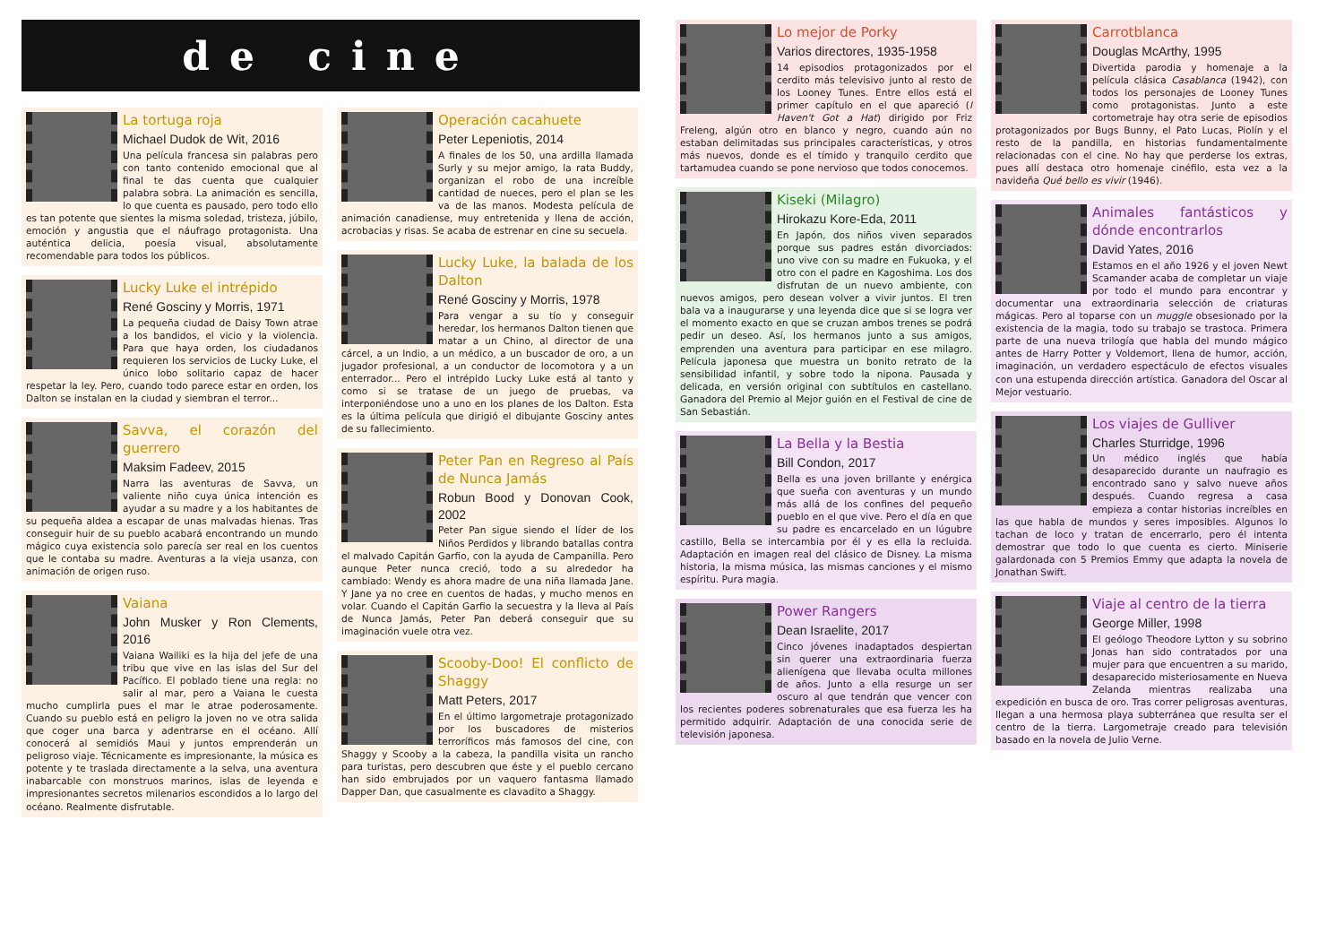de cine
La tortuga roja
Michael Dudok de Wit, 2016
Una película francesa sin palabras pero con tanto contenido emocional que al final te das cuenta que cualquier palabra sobra. La animación es sencilla, lo que cuenta es pausado, pero todo ello es tan potente que sientes la misma soledad, tristeza, júbilo, emoción y angustia que el náufrago protagonista. Una auténtica delicia, poesía visual, absolutamente recomendable para todos los públicos.
Lucky Luke el intrépido
René Gosciny y Morris, 1971
La pequeña ciudad de Daisy Town atrae a los bandidos, el vicio y la violencia. Para que haya orden, los ciudadanos requieren los servicios de Lucky Luke, el único lobo solitario capaz de hacer respetar la ley. Pero, cuando todo parece estar en orden, los Dalton se instalan en la ciudad y siembran el terror...
Savva, el corazón del guerrero
Maksim Fadeev, 2015
Narra las aventuras de Savva, un valiente niño cuya única intención es ayudar a su madre y a los habitantes de su pequeña aldea a escapar de unas malvadas hienas. Tras conseguir huir de su pueblo acabará encontrando un mundo mágico cuya existencia solo parecía ser real en los cuentos que le contaba su madre. Aventuras a la vieja usanza, con animación de origen ruso.
Vaiana
John Musker y Ron Clements, 2016
Vaiana Wailiki es la hija del jefe de una tribu que vive en las islas del Sur del Pacífico. El poblado tiene una regla: no salir al mar, pero a Vaiana le cuesta mucho cumplirla pues el mar le atrae poderosamente. Cuando su pueblo está en peligro la joven no ve otra salida que coger una barca y adentrarse en el océano. Allí conocerá al semidiós Maui y juntos emprenderán un peligroso viaje. Técnicamente es impresionante, la música es potente y te traslada directamente a la selva, una aventura inabarcable con monstruos marinos, islas de leyenda e impresionantes secretos milenarios escondidos a lo largo del océano. Realmente disfrutable.
Operación cacahuete
Peter Lepeniotis, 2014
A finales de los 50, una ardilla llamada Surly y su mejor amigo, la rata Buddy, organizan el robo de una increíble cantidad de nueces, pero el plan se les va de las manos. Modesta película de animación canadiense, muy entretenida y llena de acción, acrobacias y risas. Se acaba de estrenar en cine su secuela.
Lucky Luke, la balada de los Dalton
René Gosciny y Morris, 1978
Para vengar a su tío y conseguir heredar, los hermanos Dalton tienen que matar a un Chino, al director de una cárcel, a un Indio, a un médico, a un buscador de oro, a un jugador profesional, a un conductor de locomotora y a un enterrador... Pero el intrépido Lucky Luke está al tanto y como si se tratase de un juego de pruebas, va interponiéndose uno a uno en los planes de los Dalton. Esta es la última película que dirigió el dibujante Gosciny antes de su fallecimiento.
Peter Pan en Regreso al País de Nunca Jamás
Robun Bood y Donovan Cook, 2002
Peter Pan sigue siendo el líder de los Niños Perdidos y librando batallas contra el malvado Capitán Garfio, con la ayuda de Campanilla. Pero aunque Peter nunca creció, todo a su alrededor ha cambiado: Wendy es ahora madre de una niña llamada Jane. Y Jane ya no cree en cuentos de hadas, y mucho menos en volar. Cuando el Capitán Garfio la secuestra y la lleva al País de Nunca Jamás, Peter Pan deberá conseguir que su imaginación vuele otra vez.
Scooby-Doo! El conflicto de Shaggy
Matt Peters, 2017
En el último largometraje protagonizado por los buscadores de misterios terroríficos más famosos del cine, con Shaggy y Scooby a la cabeza, la pandilla visita un rancho para turistas, pero descubren que éste y el pueblo cercano han sido embrujados por un vaquero fantasma llamado Dapper Dan, que casualmente es clavadito a Shaggy.
Lo mejor de Porky
Varios directores, 1935-1958
14 episodios protagonizados por el cerdito más televisivo junto al resto de los Looney Tunes. Entre ellos está el primer capítulo en el que apareció (I Haven't Got a Hat) dirigido por Friz Freleng, algún otro en blanco y negro, cuando aún no estaban delimitadas sus principales características, y otros más nuevos, donde es el tímido y tranquilo cerdito que tartamudea cuando se pone nervioso que todos conocemos.
Kiseki (Milagro)
Hirokazu Kore-Eda, 2011
En Japón, dos niños viven separados porque sus padres están divorciados: uno vive con su madre en Fukuoka, y el otro con el padre en Kagoshima. Los dos disfrutan de un nuevo ambiente, con nuevos amigos, pero desean volver a vivir juntos. El tren bala va a inaugurarse y una leyenda dice que si se logra ver el momento exacto en que se cruzan ambos trenes se podrá pedir un deseo. Así, los hermanos junto a sus amigos, emprenden una aventura para participar en ese milagro. Película japonesa que muestra un bonito retrato de la sensibilidad infantil, y sobre todo la nipona. Pausada y delicada, en versión original con subtítulos en castellano. Ganadora del Premio al Mejor guión en el Festival de cine de San Sebastián.
La Bella y la Bestia
Bill Condon, 2017
Bella es una joven brillante y enérgica que sueña con aventuras y un mundo más allá de los confines del pequeño pueblo en el que vive. Pero el día en que su padre es encarcelado en un lúgubre castillo, Bella se intercambia por él y es ella la recluida. Adaptación en imagen real del clásico de Disney. La misma historia, la misma música, las mismas canciones y el mismo espíritu. Pura magia.
Power Rangers
Dean Israelite, 2017
Cinco jóvenes inadaptados despiertan sin querer una extraordinaria fuerza alienígena que llevaba oculta millones de años. Junto a ella resurge un ser oscuro al que tendrán que vencer con los recientes poderes sobrenaturales que esa fuerza les ha permitido adquirir. Adaptación de una conocida serie de televisión japonesa.
Carrotblanca
Douglas McArthy, 1995
Divertida parodia y homenaje a la película clásica Casablanca (1942), con todos los personajes de Looney Tunes como protagonistas. Junto a este cortometraje hay otra serie de episodios protagonizados por Bugs Bunny, el Pato Lucas, Piolín y el resto de la pandilla, en historias fundamentalmente relacionadas con el cine. No hay que perderse los extras, pues allí destaca otro homenaje cinéfilo, esta vez a la navideña Qué bello es vivir (1946).
Animales fantásticos y dónde encontrarlos
David Yates, 2016
Estamos en el año 1926 y el joven Newt Scamander acaba de completar un viaje por todo el mundo para encontrar y documentar una extraordinaria selección de criaturas mágicas. Pero al toparse con un muggle obsesionado por la existencia de la magia, todo su trabajo se trastoca. Primera parte de una nueva trilogía que habla del mundo mágico antes de Harry Potter y Voldemort, llena de humor, acción, imaginación, un verdadero espectáculo de efectos visuales con una estupenda dirección artística. Ganadora del Oscar al Mejor vestuario.
Los viajes de Gulliver
Charles Sturridge, 1996
Un médico inglés que había desaparecido durante un naufragio es encontrado sano y salvo nueve años después. Cuando regresa a casa empieza a contar historias increíbles en las que habla de mundos y seres imposibles. Algunos lo tachan de loco y tratan de encerrarlo, pero él intenta demostrar que todo lo que cuenta es cierto. Miniserie galardonada con 5 Premios Emmy que adapta la novela de Jonathan Swift.
Viaje al centro de la tierra
George Miller, 1998
El geólogo Theodore Lytton y su sobrino Jonas han sido contratados por una mujer para que encuentren a su marido, desaparecido misteriosamente en Nueva Zelanda mientras realizaba una expedición en busca de oro. Tras correr peligrosas aventuras, llegan a una hermosa playa subterránea que resulta ser el centro de la tierra. Largometraje creado para televisión basado en la novela de Julio Verne.